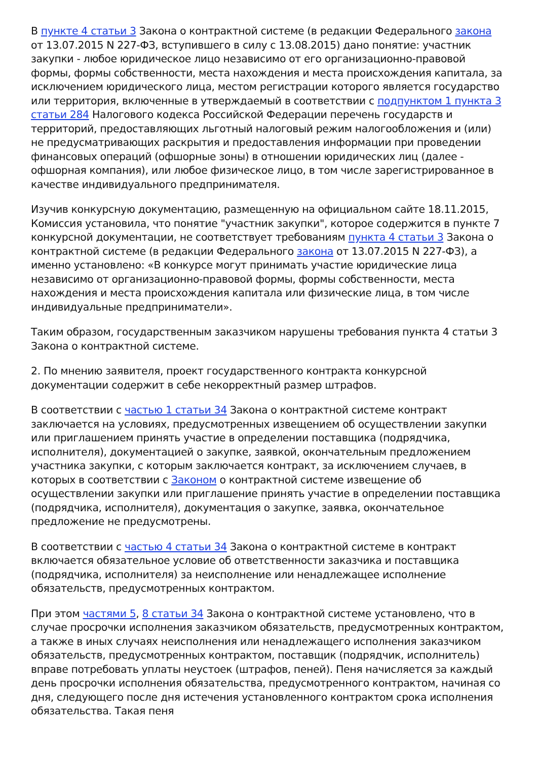В пункте 4 статьи 3 Закона о контрактной системе (в редакции Федерального закона от 13.07.2015 N 227-ФЗ, вступившего в силу с 13.08.2015) дано понятие: участник закупки - любое юридическое лицо независимо от его организационно-правовой формы, формы собственности, места нахождения и места происхождения капитала, за исключением юридического лица, местом регистрации которого является государство или территория, включенные в утверждаемый в соответствии с подпунктом 1 пункта 3 статьи 284 Налогового кодекса Российской Федерации перечень государств и территорий, предоставляющих льготный налоговый режим налогообложения и (или) не предусматривающих раскрытия и предоставления информации при проведении финансовых операций (офшорные зоны) в отношении юридических лиц (далее - офшорная компания), или любое физическое лицо, в том числе зарегистрированное в качестве индивидуального предпринимателя.
Изучив конкурсную документацию, размещенную на официальном сайте 18.11.2015, Комиссия установила, что понятие "участник закупки", которое содержится в пункте 7 конкурсной документации, не соответствует требованиям пункта 4 статьи 3 Закона о контрактной системе (в редакции Федерального закона от 13.07.2015 N 227-ФЗ), а именно установлено: «В конкурсе могут принимать участие юридические лица независимо от организационно-правовой формы, формы собственности, места нахождения и места происхождения капитала или физические лица, в том числе индивидуальные предприниматели».
Таким образом, государственным заказчиком нарушены требования пункта 4 статьи 3 Закона о контрактной системе.
2. По мнению заявителя, проект государственного контракта конкурсной документации содержит в себе некорректный размер штрафов.
В соответствии с частью 1 статьи 34 Закона о контрактной системе контракт заключается на условиях, предусмотренных извещением об осуществлении закупки или приглашением принять участие в определении поставщика (подрядчика, исполнителя), документацией о закупке, заявкой, окончательным предложением участника закупки, с которым заключается контракт, за исключением случаев, в которых в соответствии с Законом о контрактной системе извещение об осуществлении закупки или приглашение принять участие в определении поставщика (подрядчика, исполнителя), документация о закупке, заявка, окончательное предложение не предусмотрены.
В соответствии с частью 4 статьи 34 Закона о контрактной системе в контракт включается обязательное условие об ответственности заказчика и поставщика (подрядчика, исполнителя) за неисполнение или ненадлежащее исполнение обязательств, предусмотренных контрактом.
При этом частями 5, 8 статьи 34 Закона о контрактной системе установлено, что в случае просрочки исполнения заказчиком обязательств, предусмотренных контрактом, а также в иных случаях неисполнения или ненадлежащего исполнения заказчиком обязательств, предусмотренных контрактом, поставщик (подрядчик, исполнитель) вправе потребовать уплаты неустоек (штрафов, пеней). Пеня начисляется за каждый день просрочки исполнения обязательства, предусмотренного контрактом, начиная со дня, следующего после дня истечения установленного контрактом срока исполнения обязательства. Такая пеня